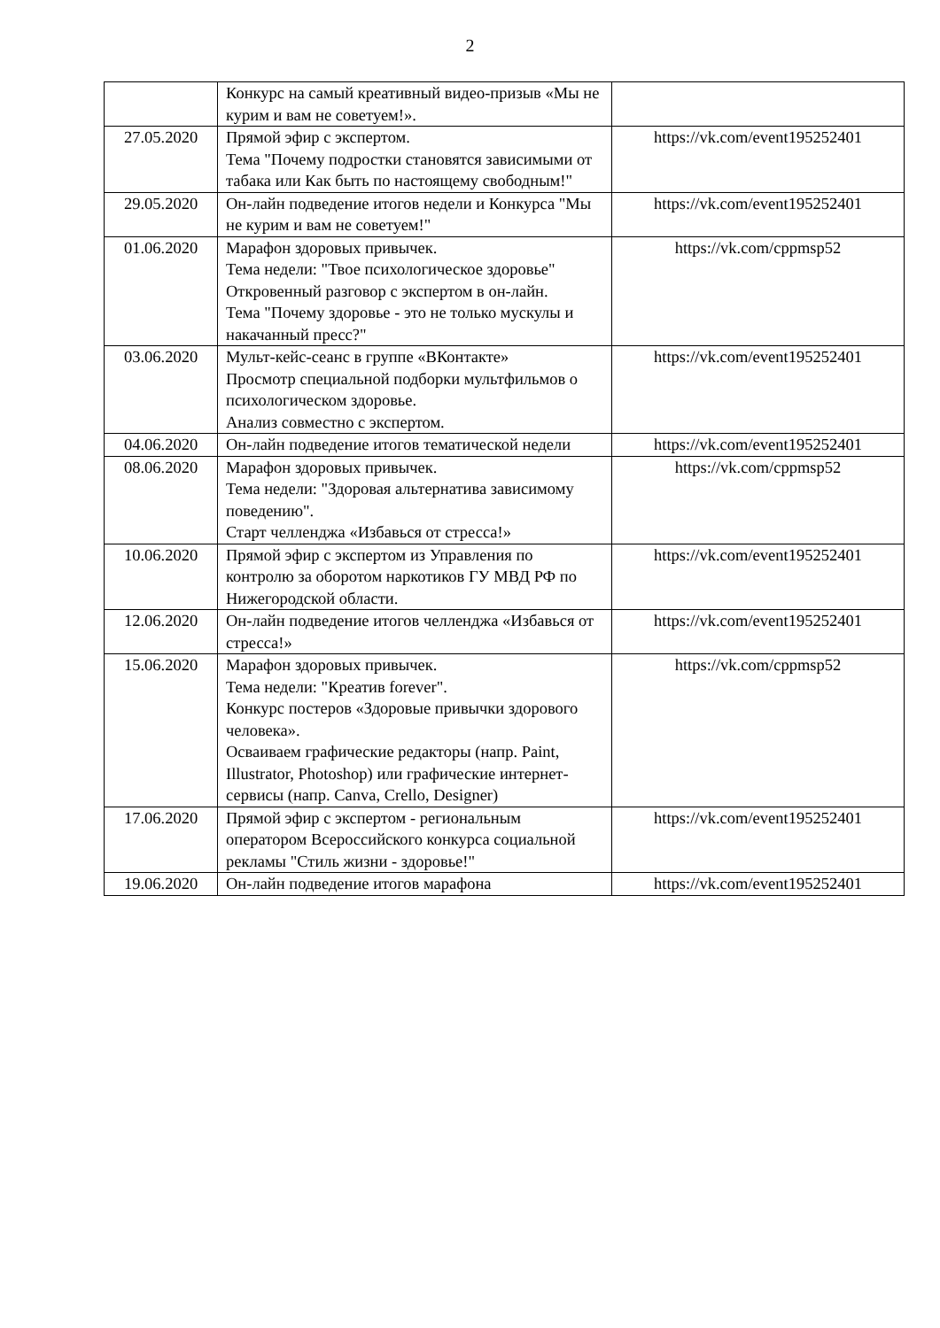2
| | Конкурс на самый креативный видео-призыв «Мы не курим и вам не советуем!». | |
| 27.05.2020 | Прямой эфир с экспертом. Тема "Почему подростки становятся зависимыми от табака или Как быть по настоящему свободным!" | https://vk.com/event195252401 |
| 29.05.2020 | Он-лайн подведение итогов недели и Конкурса "Мы не курим и вам не советуем!" | https://vk.com/event195252401 |
| 01.06.2020 | Марафон здоровых привычек. Тема недели: "Твое психологическое здоровье" Откровенный разговор с экспертом в он-лайн. Тема "Почему здоровье - это не только мускулы и накачанный пресс?" | https://vk.com/cppmsp52 |
| 03.06.2020 | Мульт-кейс-сеанс в группе «ВКонтакте» Просмотр специальной подборки мультфильмов о психологическом здоровье. Анализ совместно с экспертом. | https://vk.com/event195252401 |
| 04.06.2020 | Он-лайн подведение итогов тематической недели | https://vk.com/event195252401 |
| 08.06.2020 | Марафон здоровых привычек. Тема недели: "Здоровая альтернатива зависимому поведению". Старт челленджа «Избавься от стресса!» | https://vk.com/cppmsp52 |
| 10.06.2020 | Прямой эфир с экспертом из Управления по контролю за оборотом наркотиков ГУ МВД РФ по Нижегородской области. | https://vk.com/event195252401 |
| 12.06.2020 | Он-лайн подведение итогов челленджа «Избавься от стресса!» | https://vk.com/event195252401 |
| 15.06.2020 | Марафон здоровых привычек. Тема недели: "Креатив forever". Конкурс постеров «Здоровые привычки здорового человека». Осваиваем графические редакторы (напр. Paint, Illustrator, Photoshop) или графические интернет-сервисы (напр. Canva, Crello, Designer) | https://vk.com/cppmsp52 |
| 17.06.2020 | Прямой эфир с экспертом - региональным оператором Всероссийского конкурса социальной рекламы "Стиль жизни - здоровье!" | https://vk.com/event195252401 |
| 19.06.2020 | Он-лайн подведение итогов марафона | https://vk.com/event195252401 |